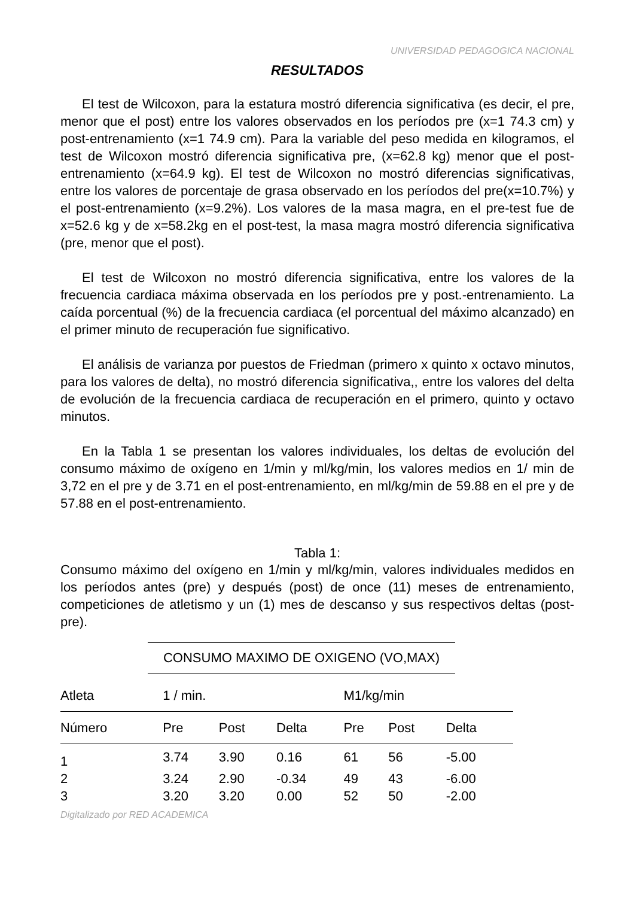UNIVERSIDAD PEDAGOGICA NACIONAL
RESULTADOS
El test de Wilcoxon, para la estatura mostró diferencia significativa (es decir, el pre, menor que el post) entre los valores observados en los períodos pre (x=1 74.3 cm) y post-entrenamiento (x=1 74.9 cm). Para la variable del peso medida en kilogramos, el test de Wilcoxon mostró diferencia significativa pre, (x=62.8 kg) menor que el post-entrenamiento (x=64.9 kg). El test de Wilcoxon no mostró diferencias significativas, entre los valores de porcentaje de grasa observado en los períodos del pre(x=10.7%) y el post-entrenamiento (x=9.2%). Los valores de la masa magra, en el pre-test fue de x=52.6 kg y de x=58.2kg en el post-test, la masa magra mostró diferencia significativa (pre, menor que el post).
El test de Wilcoxon no mostró diferencia significativa, entre los valores de la frecuencia cardiaca máxima observada en los períodos pre y post.-entrenamiento. La caída porcentual (%) de la frecuencia cardiaca (el porcentual del máximo alcanzado) en el primer minuto de recuperación fue significativo.
El análisis de varianza por puestos de Friedman (primero x quinto x octavo minutos, para los valores de delta), no mostró diferencia significativa,, entre los valores del delta de evolución de la frecuencia cardiaca de recuperación en el primero, quinto y octavo minutos.
En la Tabla 1 se presentan los valores individuales, los deltas de evolución del consumo máximo de oxígeno en 1/min y ml/kg/min, los valores medios en 1/ min de 3,72 en el pre y de 3.71 en el post-entrenamiento, en ml/kg/min de 59.88 en el pre y de 57.88 en el post-entrenamiento.
Tabla 1:
Consumo máximo del oxígeno en 1/min y ml/kg/min, valores individuales medidos en los períodos antes (pre) y después (post) de once (11) meses de entrenamiento, competiciones de atletismo y un (1) mes de descanso y sus respectivos deltas (post-pre).
CONSUMO MAXIMO DE OXIGENO (VO,MAX)
| Atleta | 1 / min. | | | M1/kg/min | | |
| --- | --- | --- | --- | --- | --- | --- |
| Número | Pre | Post | Delta | Pre | Post | Delta |
| 1 | 3.74 | 3.90 | 0.16 | 61 | 56 | -5.00 |
| 2 | 3.24 | 2.90 | -0.34 | 49 | 43 | -6.00 |
| 3 | 3.20 | 3.20 | 0.00 | 52 | 50 | -2.00 |
Digitalizado por RED ACADEMICA